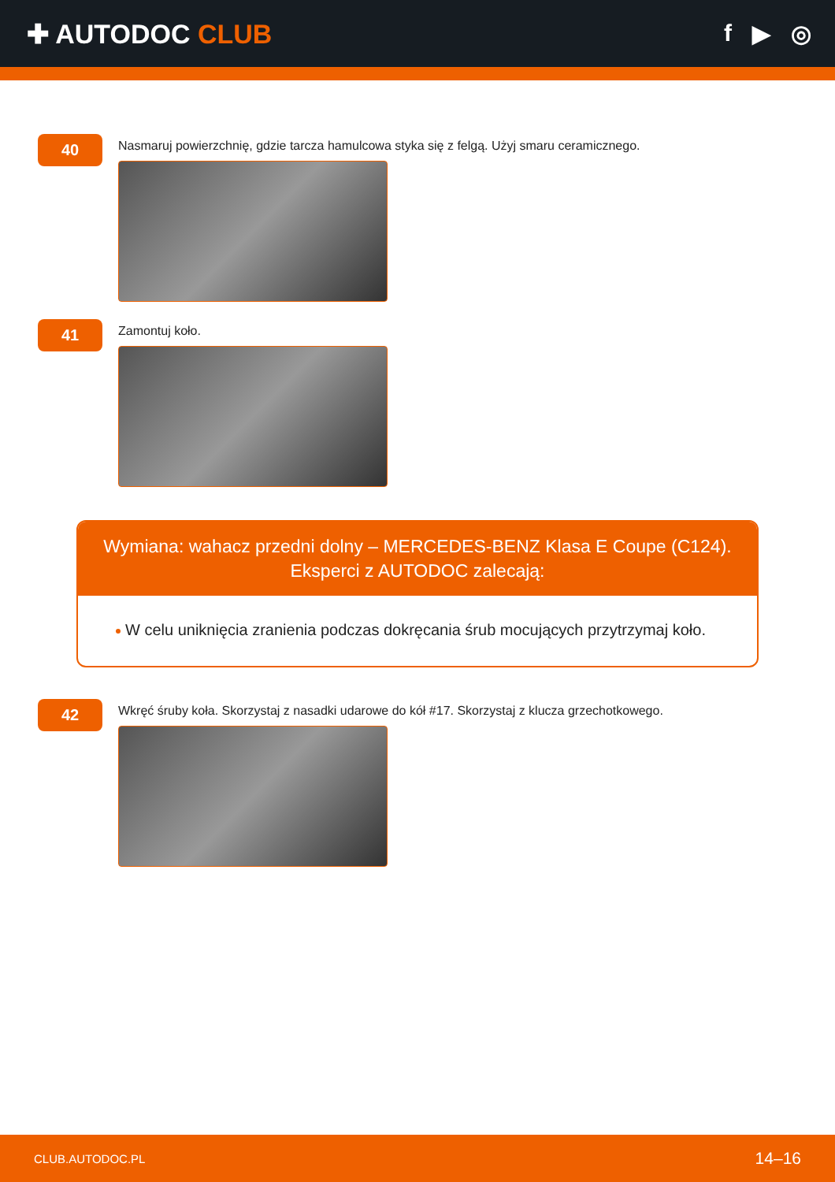✚ AUTODOC CLUB f ▶ ◎
40
Nasmaruj powierzchnię, gdzie tarcza hamulcowa styka się z felgą. Użyj smaru ceramicznego.
41
Zamontuj koło.
Wymiana: wahacz przedni dolny – MERCEDES-BENZ Klasa E Coupe (C124).
Eksperci z AUTODOC zalecają:
W celu uniknięcia zranienia podczas dokręcania śrub mocujących przytrzymaj koło.
42
Wkręć śruby koła. Skorzystaj z nasadki udarowe do kół #17. Skorzystaj z klucza grzechotkowego.
CLUB.AUTODOC.PL 14–16